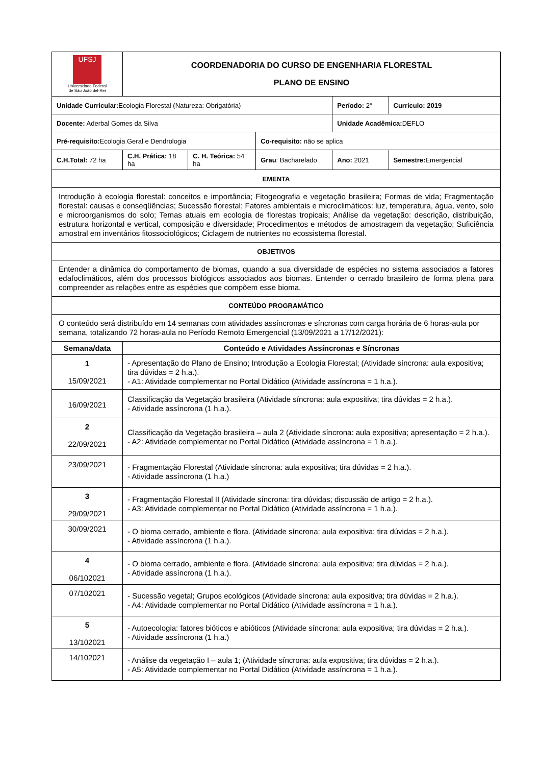| UFSJ Universidade Federal de São João del-Rei | COORDENADORIA DO CURSO DE ENGENHARIA FLORESTAL PLANO DE ENSINO | | | | |
| Unidade Curricular: Ecologia Florestal (Natureza: Obrigatória) | | | | Período: 2° | Currículo: 2019 |
| Docente: Aderbal Gomes da Silva | | | | Unidade Acadêmica: DEFLO | |
| Pré-requisito: Ecologia Geral e Dendrologia | | | Co-requisito: não se aplica | | |
| C.H.Total: 72 ha | C.H. Prática: 18 ha | C. H. Teórica: 54 ha | Grau : Bacharelado | Ano: 2021 | Semestre: Emergencial |
| EMENTA | | | | | |
| Introdução à ecologia florestal: conceitos e importância; Fitogeografia e vegetação brasileira; Formas de vida; Fragmentação florestal: causas e conseqüências; Sucessão florestal; Fatores ambientais e microclimáticos: luz, temperatura, água, vento, solo e microorganismos do solo; Temas atuais em ecologia de florestas tropicais; Análise da vegetação: descrição, distribuição, estrutura horizontal e vertical, composição e diversidade; Procedimentos e métodos de amostragem da vegetação; Suficiência amostral em inventários fitossociológicos; Ciclagem de nutrientes no ecossistema florestal. | | | | | |
| OBJETIVOS | | | | | |
| Entender a dinâmica do comportamento de biomas, quando a sua diversidade de espécies no sistema associados a fatores edafoclimáticos, além dos processos biológicos associados aos biomas. Entender o cerrado brasileiro de forma plena para compreender as relações entre as espécies que compõem esse bioma. | | | | | |
| CONTEÚDO PROGRAMÁTICO | | | | | |
| O conteúdo será distribuído em 14 semanas com atividades assíncronas e síncronas com carga horária de 6 horas-aula por semana, totalizando 72 horas-aula no Período Remoto Emergencial (13/09/2021 a 17/12/2021): | | | | | |
| Semana/data | Conteúdo e Atividades Assíncronas e Síncronas | | | | |
| 1 15/09/2021 | - Apresentação do Plano de Ensino; Introdução a Ecologia Florestal; (Atividade síncrona: aula expositiva; tira dúvidas = 2 h.a.). - A1: Atividade complementar no Portal Didático (Atividade assíncrona = 1 h.a.). | | | | |
| 16/09/2021 | Classificação da Vegetação brasileira (Atividade síncrona: aula expositiva; tira dúvidas = 2 h.a.). - Atividade assíncrona (1 h.a.). | | | | |
| 2 22/09/2021 | Classificação da Vegetação brasileira – aula 2 (Atividade síncrona: aula expositiva; apresentação = 2 h.a.). - A2: Atividade complementar no Portal Didático (Atividade assíncrona = 1 h.a.). | | | | |
| 23/09/2021 | - Fragmentação Florestal (Atividade síncrona: aula expositiva; tira dúvidas = 2 h.a.). - Atividade assíncrona (1 h.a.) | | | | |
| 3 29/09/2021 | - Fragmentação Florestal II (Atividade síncrona: tira dúvidas; discussão de artigo = 2 h.a.). - A3: Atividade complementar no Portal Didático (Atividade assíncrona = 1 h.a.). | | | | |
| 30/09/2021 | - O bioma cerrado, ambiente e flora. (Atividade síncrona: aula expositiva; tira dúvidas = 2 h.a.). - Atividade assíncrona (1 h.a.). | | | | |
| 4 06/102021 | - O bioma cerrado, ambiente e flora. (Atividade síncrona: aula expositiva; tira dúvidas = 2 h.a.). - Atividade assíncrona (1 h.a.). | | | | |
| 07/102021 | - Sucessão vegetal; Grupos ecológicos (Atividade síncrona: aula expositiva; tira dúvidas = 2 h.a.). - A4: Atividade complementar no Portal Didático (Atividade assíncrona = 1 h.a.). | | | | |
| 5 13/102021 | - Autoecologia: fatores bióticos e abióticos (Atividade síncrona: aula expositiva; tira dúvidas = 2 h.a.). - Atividade assíncrona (1 h.a.) | | | | |
| 14/102021 | - Análise da vegetação I – aula 1; (Atividade síncrona: aula expositiva; tira dúvidas = 2 h.a.). - A5: Atividade complementar no Portal Didático (Atividade assíncrona = 1 h.a.). | | | | |